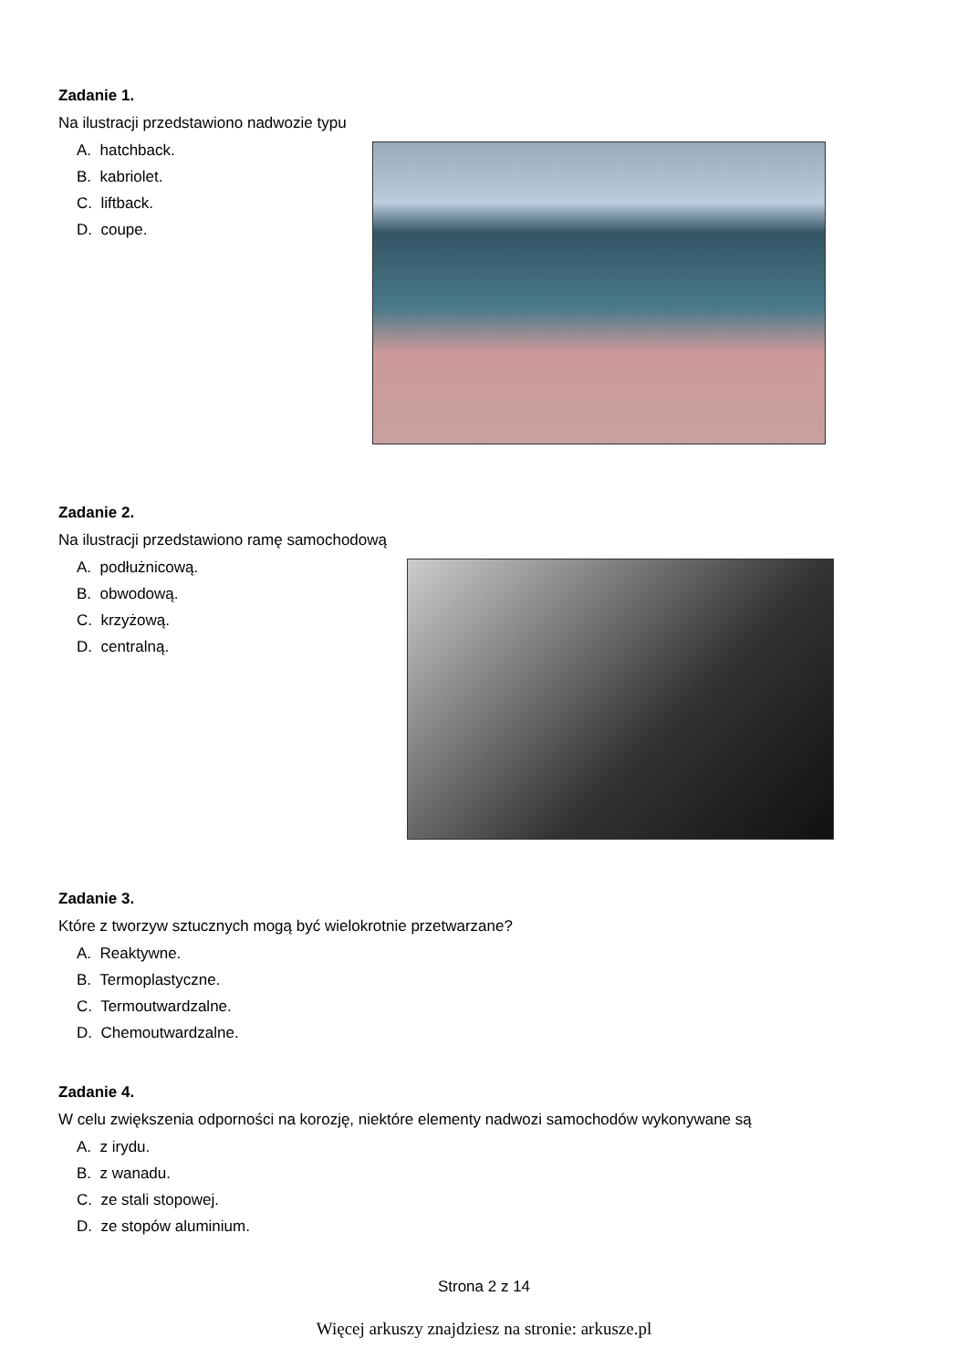Zadanie 1.
Na ilustracji przedstawiono nadwozie typu
A. hatchback.
B. kabriolet.
C. liftback.
D. coupe.
Zadanie 2.
Na ilustracji przedstawiono ramę samochodową
A. podłużnicową.
B. obwodową.
C. krzyżową.
D. centralną.
Zadanie 3.
Które z tworzyw sztucznych mogą być wielokrotnie przetwarzane?
A. Reaktywne.
B. Termoplastyczne.
C. Termoutwardzalne.
D. Chemoutwardzalne.
Zadanie 4.
W celu zwiększenia odporności na korozję, niektóre elementy nadwozi samochodów wykonywane są
A. z irydu.
B. z wanadu.
C. ze stali stopowej.
D. ze stopów aluminium.
Strona 2 z 14
Więcej arkuszy znajdziesz na stronie: arkusze.pl